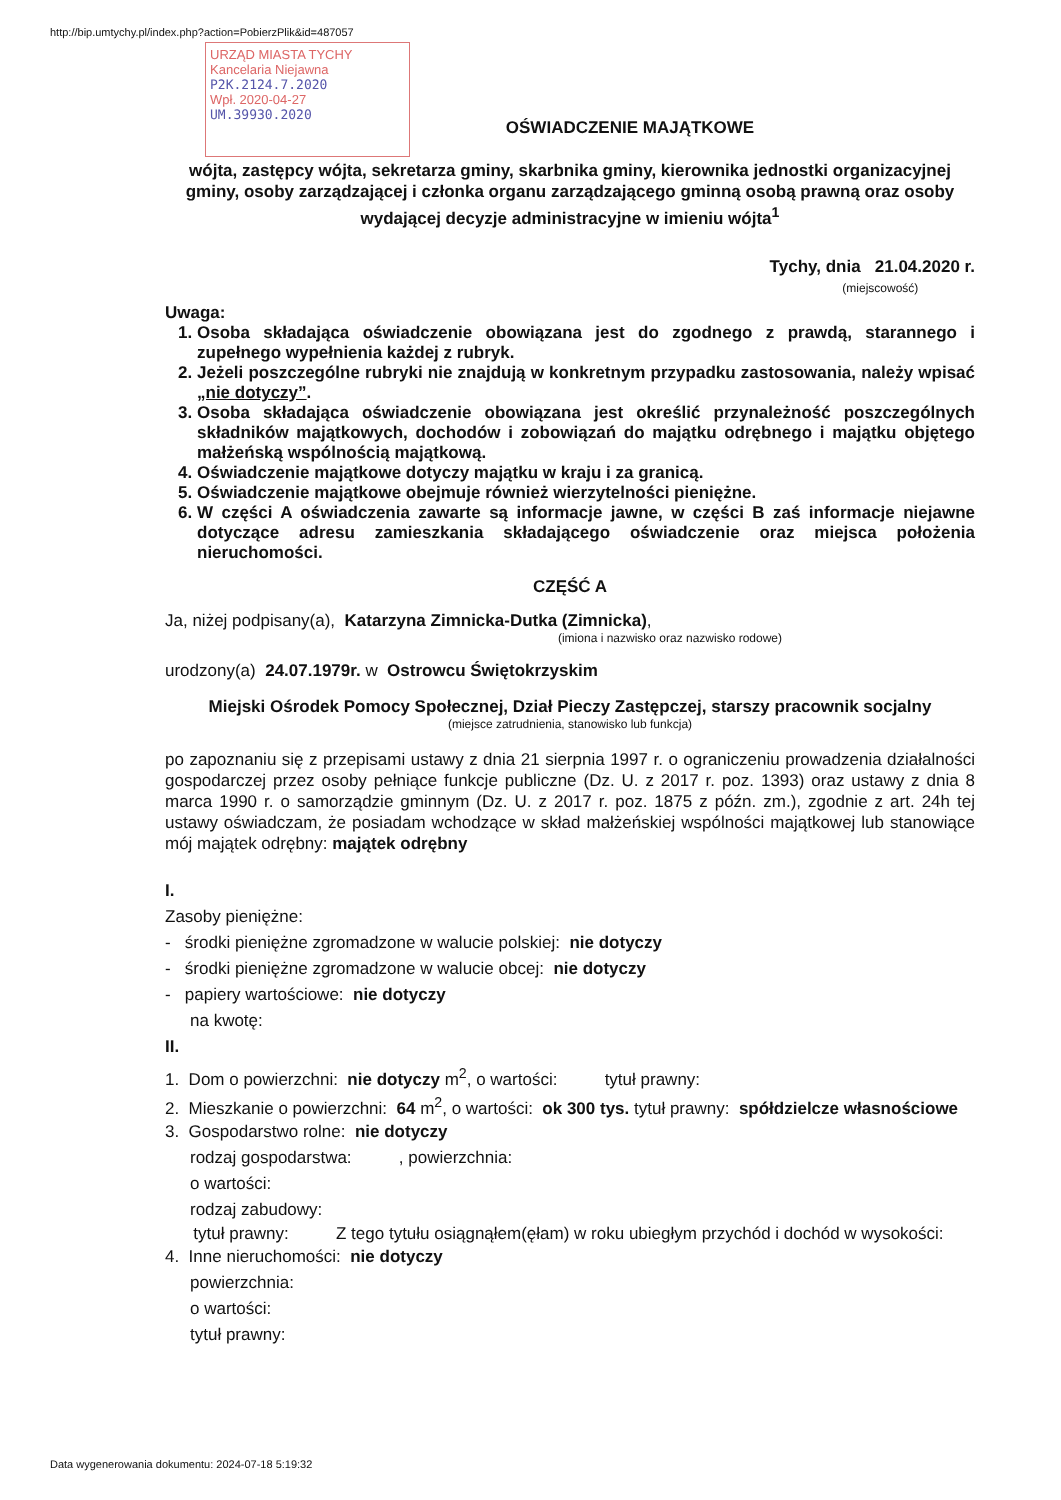http://bip.umtychy.pl/index.php?action=PobierzPlik&id=487057
URZĄD MIASTA TYCHY
Kancelaria Niejawna
P2K.2124.7.2020
Wpł. 2020-04-27
UM.39930.2020
OŚWIADCZENIE MAJĄTKOWE
wójta, zastępcy wójta, sekretarza gminy, skarbnika gminy, kierownika jednostki organizacyjnej gminy, osoby zarządzającej i członka organu zarządzającego gminną osobą prawną oraz osoby wydającej decyzje administracyjne w imieniu wójta<sup>1</sup>
Tychy, dnia 21.04.2020 r.
(miejscowość)
Uwaga:
1. Osoba składająca oświadczenie obowiązana jest do zgodnego z prawdą, starannego i zupełnego wypełnienia każdej z rubryk.
2. Jeżeli poszczególne rubryki nie znajdują w konkretnym przypadku zastosowania, należy wpisać „nie dotyczy”.
3. Osoba składająca oświadczenie obowiązana jest określić przynależność poszczególnych składników majątkowych, dochodów i zobowiązań do majątku odrębnego i majątku objętego małżeńską wspólnością majątkową.
4. Oświadczenie majątkowe dotyczy majątku w kraju i za granicą.
5. Oświadczenie majątkowe obejmuje również wierzytelności pieniężne.
6. W części A oświadczenia zawarte są informacje jawne, w części B zaś informacje niejawne dotyczące adresu zamieszkania składającego oświadczenie oraz miejsca położenia nieruchomości.
CZĘŚĆ A
Ja, niżej podpisany(a), Katarzyna Zimnicka-Dutka (Zimnicka),
(imiona i nazwisko oraz nazwisko rodowe)
urodzony(a) 24.07.1979r. w Ostrowcu Świętokrzyskim
Miejski Ośrodek Pomocy Społecznej, Dział Pieczy Zastępczej, starszy pracownik socjalny
(miejsce zatrudnienia, stanowisko lub funkcja)
po zapoznaniu się z przepisami ustawy z dnia 21 sierpnia 1997 r. o ograniczeniu prowadzenia działalności gospodarczej przez osoby pełniące funkcje publiczne (Dz. U. z 2017 r. poz. 1393) oraz ustawy z dnia 8 marca 1990 r. o samorządzie gminnym (Dz. U. z 2017 r. poz. 1875 z późn. zm.), zgodnie z art. 24h tej ustawy oświadczam, że posiadam wchodzące w skład małżeńskiej wspólności majątkowej lub stanowiące mój majątek odrębny: majątek odrębny
I.
Zasoby pieniężne:
- środki pieniężne zgromadzone w walucie polskiej: nie dotyczy
- środki pieniężne zgromadzone w walucie obcej: nie dotyczy
- papiery wartościowe: nie dotyczy
na kwotę:
II.
1. Dom o powierzchni: nie dotyczy m<sup>2</sup>, o wartości: tytuł prawny:
2. Mieszkanie o powierzchni: 64 m<sup>2</sup>, o wartości: ok 300 tys. tytuł prawny: spółdzielcze własnościowe
3. Gospodarstwo rolne: nie dotyczy
rodzaj gospodarstwa: , powierzchnia:
o wartości:
rodzaj zabudowy:
tytuł prawny: Z tego tytułu osiągnąłem(ęłam) w roku ubiegłym przychód i dochód w wysokości:
4. Inne nieruchomości: nie dotyczy
powierzchnia:
o wartości:
tytuł prawny:
Data wygenerowania dokumentu: 2024-07-18 5:19:32